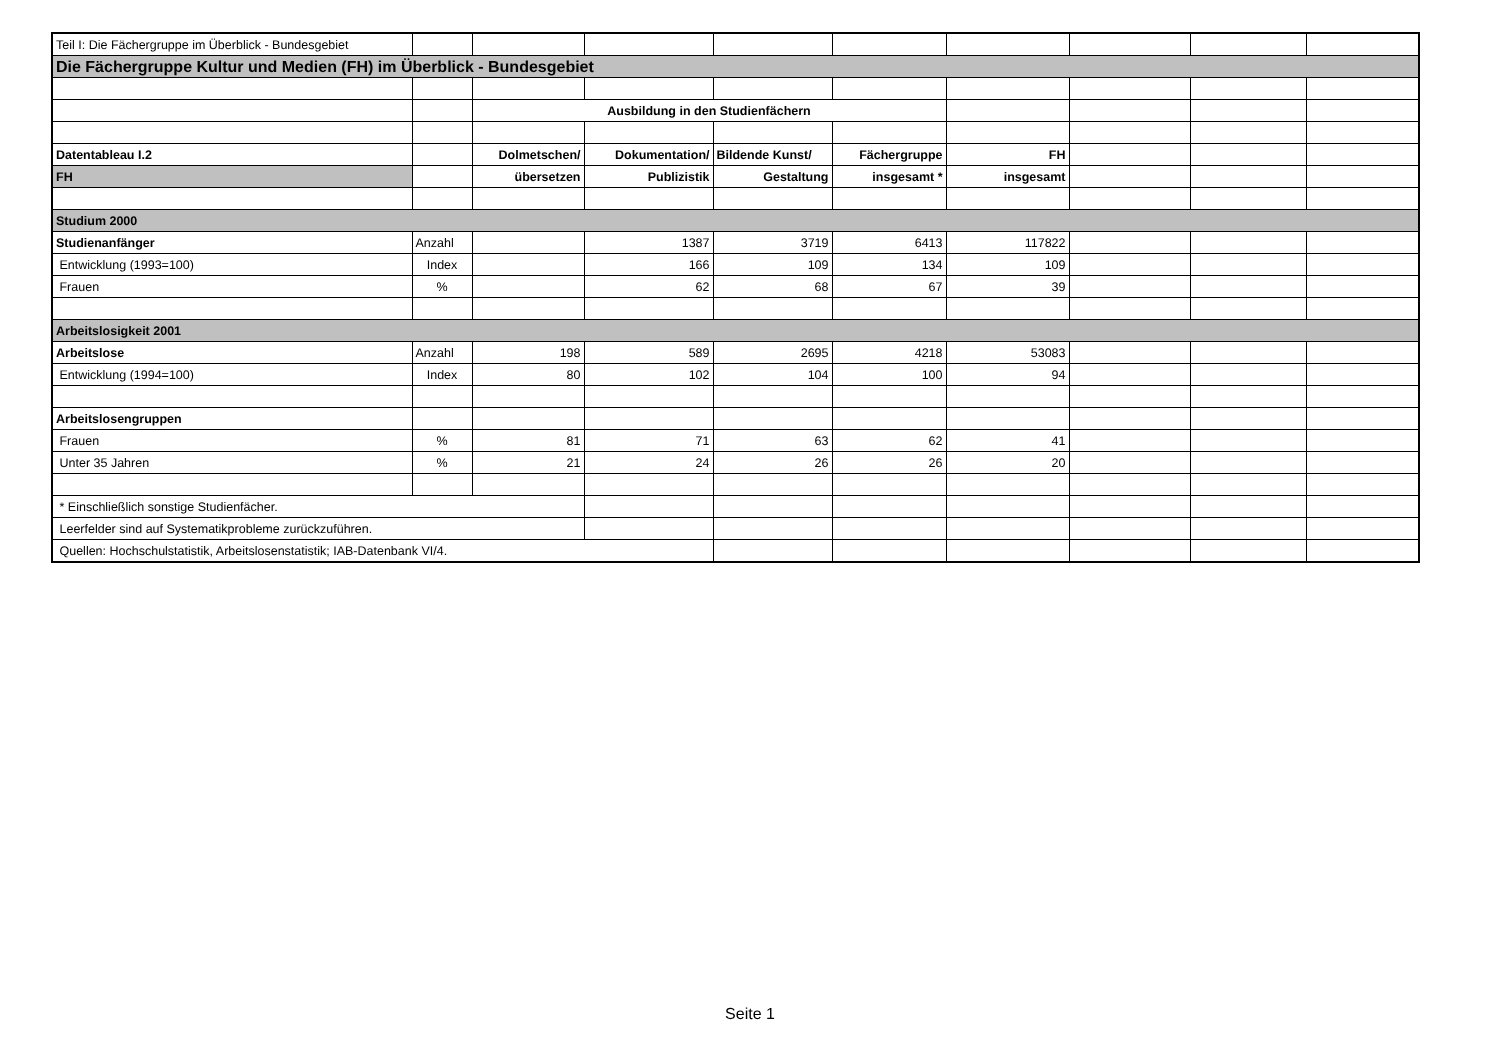| Teil I: Die Fächergruppe im Überblick - Bundesgebiet | | | | | | | | | |
| Die Fächergruppe Kultur und Medien (FH) im Überblick - Bundesgebiet | | | | | | | | | |
| | | Ausbildung in den Studienfächern | | | | | | | |
| Datentableau I.2 | | Dolmetschen/ | Dokumentation/ | Bildende Kunst/ | Fächergruppe | FH | | | |
| FH | | übersetzen | Publizistik | Gestaltung | insgesamt * | insgesamt | | | |
| Studium 2000 | | | | | | | | | |
| Studienanfänger | Anzahl | | 1387 | 3719 | 6413 | 117822 | | | |
| Entwicklung (1993=100) | Index | | 166 | 109 | 134 | 109 | | | |
| Frauen | % | | 62 | 68 | 67 | 39 | | | |
| Arbeitslosigkeit 2001 | | | | | | | | | |
| Arbeitslose | Anzahl | 198 | 589 | 2695 | 4218 | 53083 | | | |
| Entwicklung (1994=100) | Index | 80 | 102 | 104 | 100 | 94 | | | |
| Arbeitslosengruppen | | | | | | | | | |
| Frauen | % | 81 | 71 | 63 | 62 | 41 | | | |
| Unter 35 Jahren | % | 21 | 24 | 26 | 26 | 20 | | | |
| * Einschließlich sonstige Studienfächer. | | | | | | | | | |
| Leerfelder sind auf Systematikprobleme zurückzuführen. | | | | | | | | | |
| Quellen: Hochschulstatistik, Arbeitslosenstatistik; IAB-Datenbank VI/4. | | | | | | | | | |
Seite 1